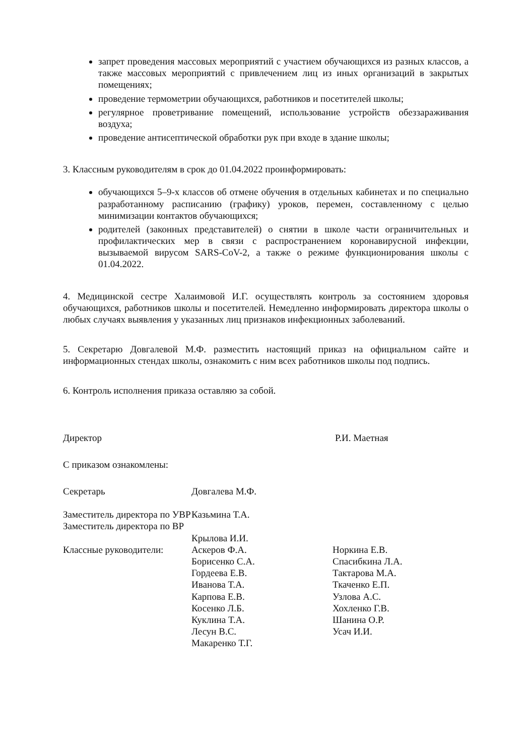запрет проведения массовых мероприятий с участием обучающихся из разных классов, а также массовых мероприятий с привлечением лиц из иных организаций в закрытых помещениях;
проведение термометрии обучающихся, работников и посетителей школы;
регулярное проветривание помещений, использование устройств обеззараживания воздуха;
проведение антисептической обработки рук при входе в здание школы;
3. Классным руководителям в срок до 01.04.2022 проинформировать:
обучающихся 5–9-х классов об отмене обучения в отдельных кабинетах и по специально разработанному расписанию (графику) уроков, перемен, составленному с целью минимизации контактов обучающихся;
родителей (законных представителей) о снятии в школе части ограничительных и профилактических мер в связи с распространением коронавирусной инфекции, вызываемой вирусом SARS-CoV-2, а также о режиме функционирования школы с 01.04.2022.
4. Медицинской сестре Халаимовой И.Г. осуществлять контроль за состоянием здоровья обучающихся, работников школы и посетителей. Немедленно информировать директора школы о любых случаях выявления у указанных лиц признаков инфекционных заболеваний.
5. Секретарю Довгалевой М.Ф. разместить настоящий приказ на официальном сайте и информационных стендах школы, ознакомить с ним всех работников школы под подпись.
6. Контроль исполнения приказа оставляю за собой.
Директор Р.И. Маетная
С приказом ознакомлены:
Секретарь
Заместитель директора по УВР
Заместитель директора по ВР
Классные руководители:
Довгалева М.Ф.
Казьмина Т.А.
Крылова И.И.
Аскеров Ф.А.
Борисенко С.А.
Гордеева Е.В.
Иванова Т.А.
Карпова Е.В.
Косенко Л.Б.
Куклина Т.А.
Лесун В.С.
Макаренко Т.Г.
Норкина Е.В.
Спасибкина Л.А.
Тактарова М.А.
Ткаченко Е.П.
Узлова А.С.
Хохленко Г.В.
Шанина О.Р.
Усач И.И.